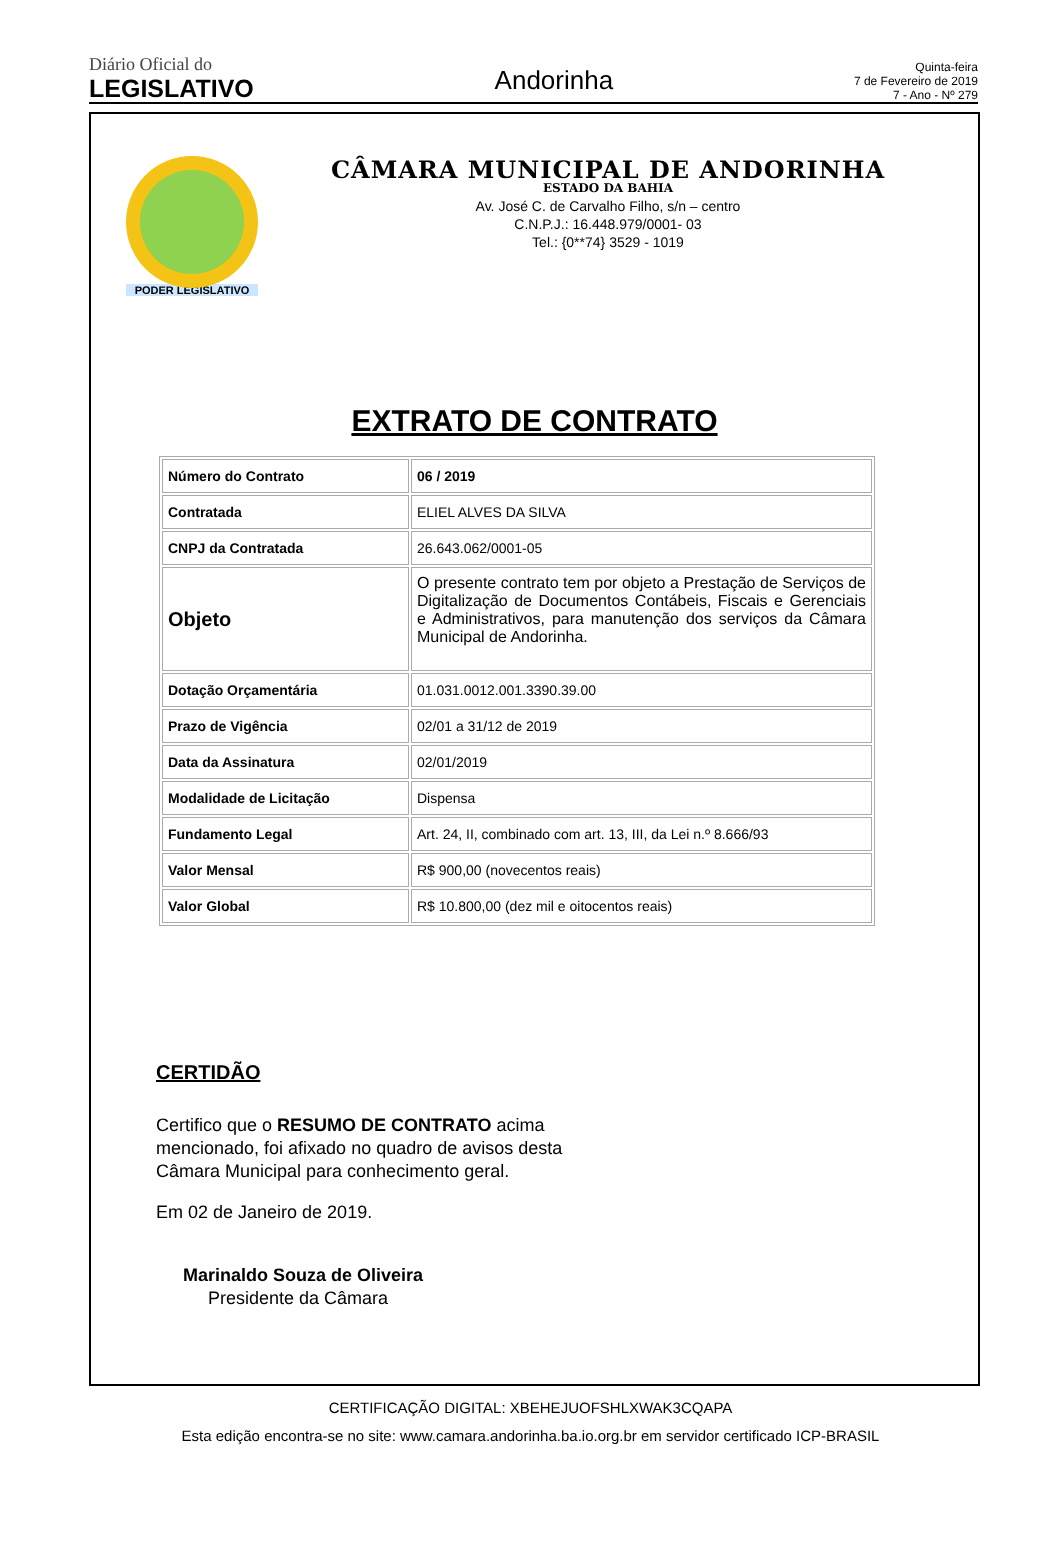Diário Oficial do
LEGISLATIVO
Andorinha
Quinta-feira
7 de Fevereiro de 2019
7 - Ano - Nº 279
PODER LEGISLATIVO
CÂMARA MUNICIPAL DE ANDORINHA
ESTADO DA BAHIA
Av. José C. de Carvalho Filho, s/n – centro
C.N.P.J.: 16.448.979/0001- 03
Tel.: {0**74} 3529 - 1019
EXTRATO DE CONTRATO
| Número do Contrato | 06 / 2019 |
| Contratada | ELIEL ALVES DA SILVA |
| CNPJ da Contratada | 26.643.062/0001-05 |
| Objeto | O presente contrato tem por objeto a Prestação de Serviços de Digitalização de Documentos Contábeis, Fiscais e Gerenciais e Administrativos, para manutenção dos serviços da Câmara Municipal de Andorinha. |
| Dotação Orçamentária | 01.031.0012.001.3390.39.00 |
| Prazo de Vigência | 02/01 a 31/12 de 2019 |
| Data da Assinatura | 02/01/2019 |
| Modalidade de Licitação | Dispensa |
| Fundamento Legal | Art. 24, II, combinado com art. 13, III, da Lei n.º 8.666/93 |
| Valor Mensal | R$ 900,00 (novecentos reais) |
| Valor Global | R$ 10.800,00 (dez mil e oitocentos reais) |
CERTIDÃO
Certifico que o RESUMO DE CONTRATO acima mencionado, foi afixado no quadro de avisos desta Câmara Municipal para conhecimento geral.
Em 02 de Janeiro de 2019.
Marinaldo Souza de Oliveira
Presidente da Câmara
CERTIFICAÇÃO DIGITAL: XBEHEJUOFSHLXWAK3CQAPA
Esta edição encontra-se no site: www.camara.andorinha.ba.io.org.br em servidor certificado ICP-BRASIL